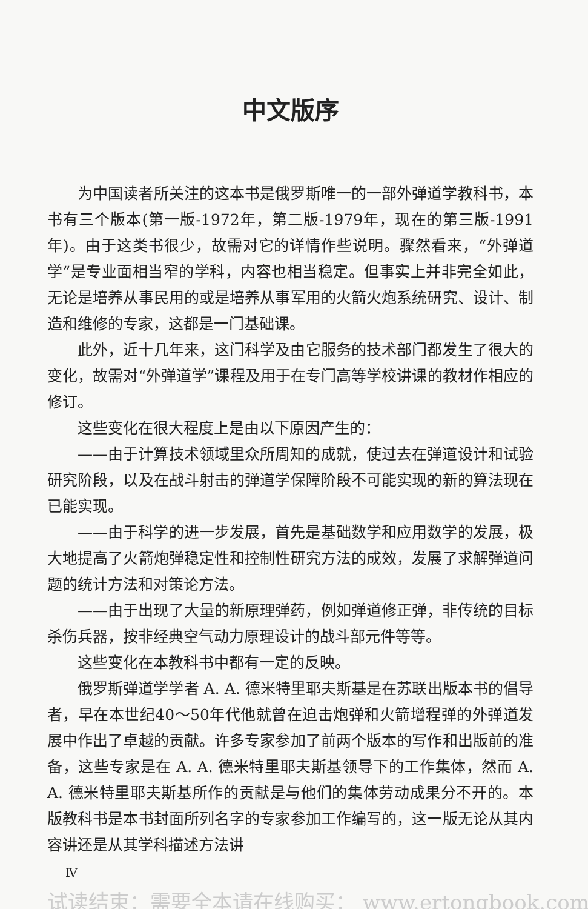中文版序
为中国读者所关注的这本书是俄罗斯唯一的一部外弹道学教科书，本书有三个版本(第一版-1972年，第二版-1979年，现在的第三版-1991年)。由于这类书很少，故需对它的详情作些说明。骤然看来，“外弹道学”是专业面相当窄的学科，内容也相当稳定。但事实上并非完全如此，无论是培养从事民用的或是培养从事军用的火箭火炮系统研究、设计、制造和维修的专家，这都是一门基础课。
此外，近十几年来，这门科学及由它服务的技术部门都发生了很大的变化，故需对“外弹道学”课程及用于在专门高等学校讲课的教材作相应的修订。
这些变化在很大程度上是由以下原因产生的：
——由于计算技术领域里众所周知的成就，使过去在弹道设计和试验研究阶段，以及在战斗射击的弹道学保障阶段不可能实现的新的算法现在已能实现。
——由于科学的进一步发展，首先是基础数学和应用数学的发展，极大地提高了火箭炮弹稳定性和控制性研究方法的成效，发展了求解弹道问题的统计方法和对策论方法。
——由于出现了大量的新原理弹药，例如弹道修正弹，非传统的目标杀伤兵器，按非经典空气动力原理设计的战斗部元件等等。
这些变化在本教科书中都有一定的反映。
俄罗斯弹道学学者 A. A. 德米特里耶夫斯基是在苏联出版本书的倡导者，早在本世纪40～50年代他就曾在迫击炮弹和火箭增程弹的外弹道发展中作出了卓越的贡献。许多专家参加了前两个版本的写作和出版前的准备，这些专家是在 A. A. 德米特里耶夫斯基领导下的工作集体，然而 A. A. 德米特里耶夫斯基所作的贡献是与他们的集体劳动成果分不开的。本版教科书是本书封面所列名字的专家参加工作编写的，这一版无论从其内容讲还是从其学科描述方法讲
Ⅳ
试读结束：需要全本请在线购买： www.ertongbook.com